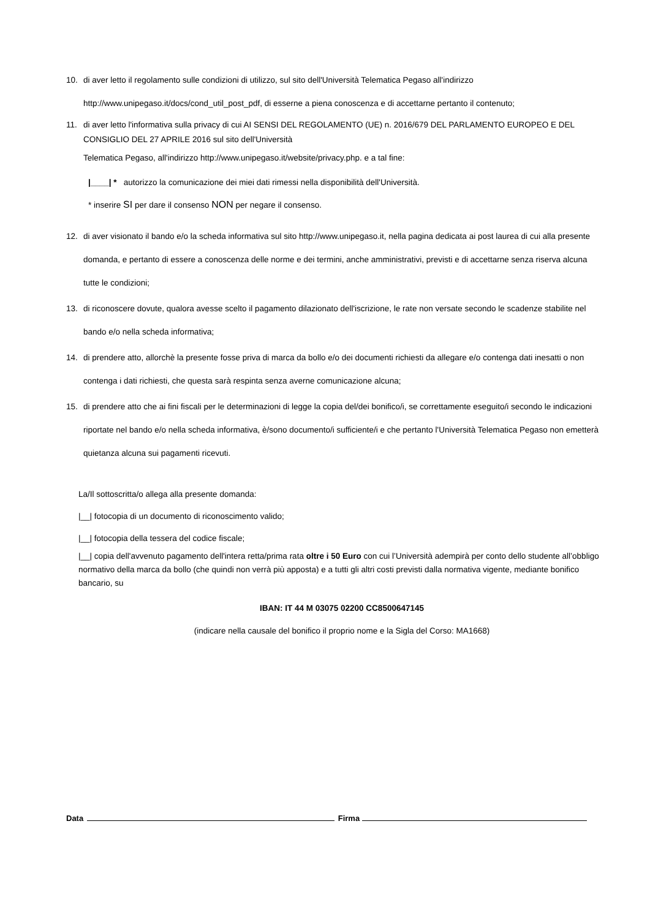10. di aver letto il regolamento sulle condizioni di utilizzo, sul sito dell'Università Telematica Pegaso all'indirizzo http://www.unipegaso.it/docs/cond_util_post_pdf, di esserne a piena conoscenza e di accettarne pertanto il contenuto;
11. di aver letto l'informativa sulla privacy di cui AI SENSI DEL REGOLAMENTO (UE) n. 2016/679 DEL PARLAMENTO EUROPEO E DEL CONSIGLIO DEL 27 APRILE 2016 sul sito dell'Università
Telematica Pegaso, all'indirizzo http://www.unipegaso.it/website/privacy.php. e a tal fine:
|____| * autorizzo la comunicazione dei miei dati rimessi nella disponibilità dell'Università.
* inserire SI per dare il consenso NON per negare il consenso.
12. di aver visionato il bando e/o la scheda informativa sul sito http://www.unipegaso.it, nella pagina dedicata ai post laurea di cui alla presente domanda, e pertanto di essere a conoscenza delle norme e dei termini, anche amministrativi, previsti e di accettarne senza riserva alcuna tutte le condizioni;
13. di riconoscere dovute, qualora avesse scelto il pagamento dilazionato dell'iscrizione, le rate non versate secondo le scadenze stabilite nel bando e/o nella scheda informativa;
14. di prendere atto, allorchè la presente fosse priva di marca da bollo e/o dei documenti richiesti da allegare e/o contenga dati inesatti o non contenga i dati richiesti, che questa sarà respinta senza averne comunicazione alcuna;
15. di prendere atto che ai fini fiscali per le determinazioni di legge la copia del/dei bonifico/i, se correttamente eseguito/i secondo le indicazioni riportate nel bando e/o nella scheda informativa, è/sono documento/i sufficiente/i e che pertanto l'Università Telematica Pegaso non emetterà quietanza alcuna sui pagamenti ricevuti.
La/Il sottoscritta/o allega alla presente domanda:
|__| fotocopia di un documento di riconoscimento valido;
|__| fotocopia della tessera del codice fiscale;
|__| copia dell'avvenuto pagamento dell'intera retta/prima rata oltre i 50 Euro con cui l’Università adempirà per conto dello studente all’obbligo normativo della marca da bollo (che quindi non verrà più apposta) e a tutti gli altri costi previsti dalla normativa vigente, mediante bonifico bancario, su
IBAN: IT 44 M 03075 02200 CC8500647145
(indicare nella causale del bonifico il proprio nome e la Sigla del Corso: MA1668)
Data Firma